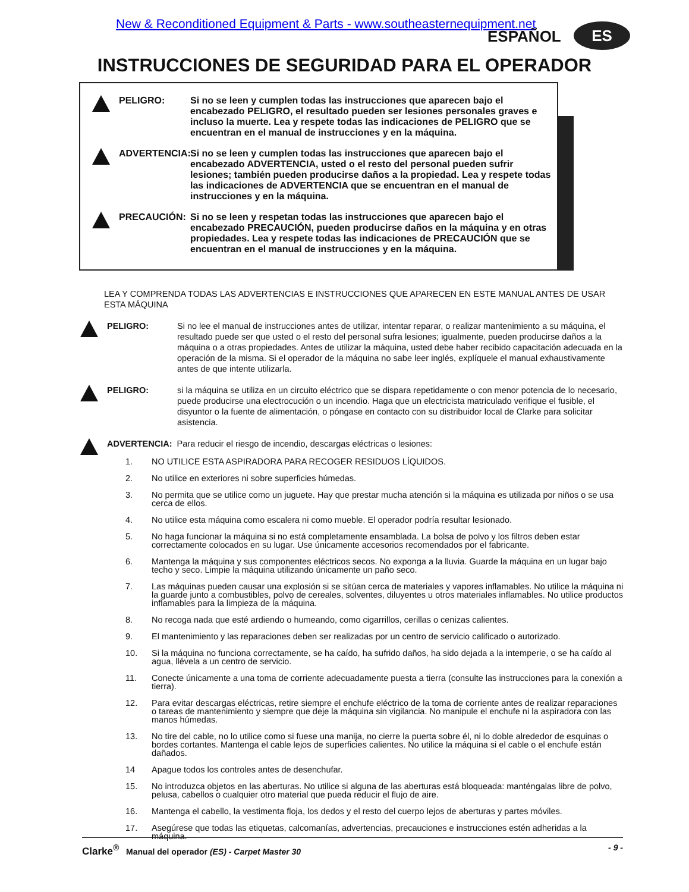New & Reconditioned Equipment & Parts - www.southeasternequipment.net
ESPAÑOL ES
INSTRUCCIONES DE SEGURIDAD PARA EL OPERADOR
PELIGRO: Si no se leen y cumplen todas las instrucciones que aparecen bajo el encabezado PELIGRO, el resultado pueden ser lesiones personales graves e incluso la muerte. Lea y respete todas las indicaciones de PELIGRO que se encuentran en el manual de instrucciones y en la máquina.
ADVERTENCIA: Si no se leen y cumplen todas las instrucciones que aparecen bajo el encabezado ADVERTENCIA, usted o el resto del personal pueden sufrir lesiones; también pueden producirse daños a la propiedad. Lea y respete todas las indicaciones de ADVERTENCIA que se encuentran en el manual de instrucciones y en la máquina.
PRECAUCIÓN: Si no se leen y respetan todas las instrucciones que aparecen bajo el encabezado PRECAUCIÓN, pueden producirse daños en la máquina y en otras propiedades. Lea y respete todas las indicaciones de PRECAUCIÓN que se encuentran en el manual de instrucciones y en la máquina.
LEA Y COMPRENDA TODAS LAS ADVERTENCIAS E INSTRUCCIONES QUE APARECEN EN ESTE MANUAL ANTES DE USAR ESTA MÁQUINA
PELIGRO: Si no lee el manual de instrucciones antes de utilizar, intentar reparar, o realizar mantenimiento a su máquina, el resultado puede ser que usted o el resto del personal sufra lesiones; igualmente, pueden producirse daños a la máquina o a otras propiedades. Antes de utilizar la máquina, usted debe haber recibido capacitación adecuada en la operación de la misma. Si el operador de la máquina no sabe leer inglés, explíquele el manual exhaustivamente antes de que intente utilizarla.
PELIGRO: si la máquina se utiliza en un circuito eléctrico que se dispara repetidamente o con menor potencia de lo necesario, puede producirse una electrocución o un incendio. Haga que un electricista matriculado verifique el fusible, el disyuntor o la fuente de alimentación, o póngase en contacto con su distribuidor local de Clarke para solicitar asistencia.
ADVERTENCIA: Para reducir el riesgo de incendio, descargas eléctricas o lesiones:
1. NO UTILICE ESTA ASPIRADORA PARA RECOGER RESIDUOS LÍQUIDOS.
2. No utilice en exteriores ni sobre superficies húmedas.
3. No permita que se utilice como un juguete. Hay que prestar mucha atención si la máquina es utilizada por niños o se usa cerca de ellos.
4. No utilice esta máquina como escalera ni como mueble. El operador podría resultar lesionado.
5. No haga funcionar la máquina si no está completamente ensamblada. La bolsa de polvo y los filtros deben estar correctamente colocados en su lugar. Use únicamente accesorios recomendados por el fabricante.
6. Mantenga la máquina y sus componentes eléctricos secos. No exponga a la lluvia. Guarde la máquina en un lugar bajo techo y seco. Limpie la máquina utilizando únicamente un paño seco.
7. Las máquinas pueden causar una explosión si se sitúan cerca de materiales y vapores inflamables. No utilice la máquina ni la guarde junto a combustibles, polvo de cereales, solventes, diluyentes u otros materiales inflamables. No utilice productos inflamables para la limpieza de la máquina.
8. No recoga nada que esté ardiendo o humeando, como cigarrillos, cerillas o cenizas calientes.
9. El mantenimiento y las reparaciones deben ser realizadas por un centro de servicio calificado o autorizado.
10. Si la máquina no funciona correctamente, se ha caído, ha sufrido daños, ha sido dejada a la intemperie, o se ha caído al agua, llévela a un centro de servicio.
11. Conecte únicamente a una toma de corriente adecuadamente puesta a tierra (consulte las instrucciones para la conexión a tierra).
12. Para evitar descargas eléctricas, retire siempre el enchufe eléctrico de la toma de corriente antes de realizar reparaciones o tareas de mantenimiento y siempre que deje la máquina sin vigilancia. No manipule el enchufe ni la aspiradora con las manos húmedas.
13. No tire del cable, no lo utilice como si fuese una manija, no cierre la puerta sobre él, ni lo doble alrededor de esquinas o bordes cortantes. Mantenga el cable lejos de superficies calientes. No utilice la máquina si el cable o el enchufe están dañados.
14 Apague todos los controles antes de desenchufar.
15. No introduzca objetos en las aberturas. No utilice si alguna de las aberturas está bloqueada: manténgalas libre de polvo, pelusa, cabellos o cualquier otro material que pueda reducir el flujo de aire.
16. Mantenga el cabello, la vestimenta floja, los dedos y el resto del cuerpo lejos de aberturas y partes móviles.
17. Asegúrese que todas las etiquetas, calcomanías, advertencias, precauciones e instrucciones estén adheridas a la máquina.
Clarke<sup>®</sup> Manual del operador (ES) - Carpet Master 30 - 9 -